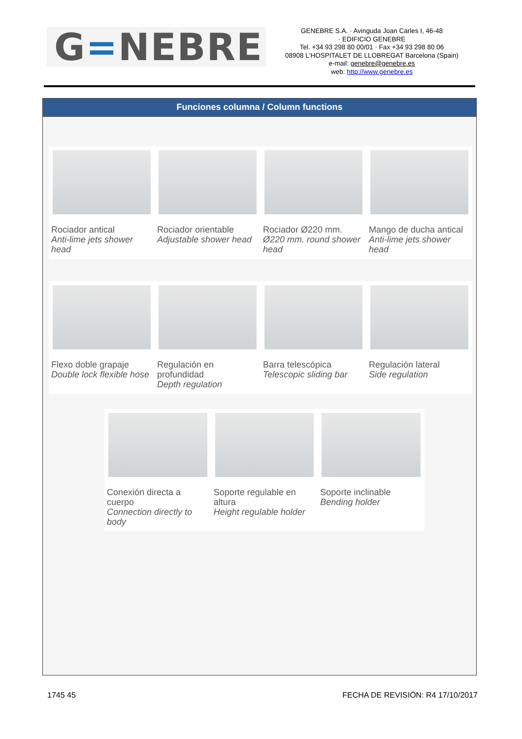G = NEBRE
GENEBRE S.A. · Avinguda Joan Carles I, 46-48
· EDIFICIO GENEBRE
Tel. +34 93 298 80 00/01 · Fax +34 93 298 80 06
08908 L'HOSPITALET DE LLOBREGAT Barcelona (Spain)
e-mail: genebre@genebre.es
web: http://www.genebre.es
Funciones columna / Column functions
Rociador antical
Anti-lime jets shower head
Rociador orientable
Adjustable shower head
Rociador Ø220 mm.
Ø220 mm. round shower head
Mango de ducha antical
Anti-lime jets shower head
Flexo doble grapaje
Double lock flexible hose
Regulación en profundidad
Depth regulation
Barra telescópica
Telescopic sliding bar
Regulación lateral
Side regulation
Conexión directa a cuerpo
Connection directly to body
Soporte regulable en altura
Height regulable holder
Soporte inclinable
Bending holder
1745 45
FECHA DE REVISIÓN: R4 17/10/2017